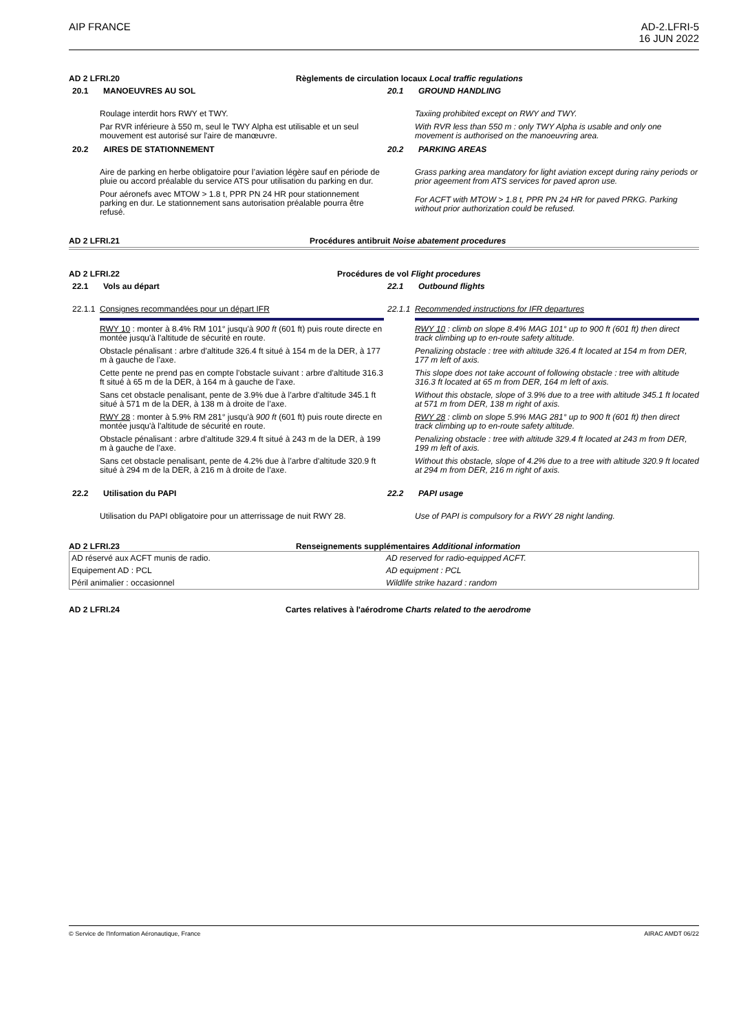AIP FRANCE AD-2.LFRI-5
16 JUN 2022
AD 2 LFRI.20 Règlements de circulation locaux Local traffic regulations
20.1 MANOEUVRES AU SOL
Roulage interdit hors RWY et TWY.
Par RVR inférieure à 550 m, seul le TWY Alpha est utilisable et un seul mouvement est autorisé sur l'aire de manœuvre.
20.2 AIRES DE STATIONNEMENT
Aire de parking en herbe obligatoire pour l’aviation légère sauf en période de pluie ou accord préalable du service ATS pour utilisation du parking en dur.
Pour aéronefs avec MTOW > 1.8 t, PPR PN 24 HR pour stationnement parking en dur. Le stationnement sans autorisation préalable pourra être refusé.
20.1 GROUND HANDLING
Taxiing prohibited except on RWY and TWY.
With RVR less than 550 m : only TWY Alpha is usable and only one movement is authorised on the manoeuvring area.
20.2 PARKING AREAS
Grass parking area mandatory for light aviation except during rainy periods or prior ageement from ATS services for paved apron use.
For ACFT with MTOW > 1.8 t, PPR PN 24 HR for paved PRKG. Parking without prior authorization could be refused.
AD 2 LFRI.21 Procédures antibruit Noise abatement procedures
AD 2 LFRI.22 Procédures de vol Flight procedures
22.1 Vols au départ
22.1.1 Consignes recommandées pour un départ IFR
RWY 10 : monter à 8.4% RM 101° jusqu'à 900 ft (601 ft) puis route directe en montée jusqu'à l'altitude de sécurité en route.
Obstacle pénalisant : arbre d'altitude 326.4 ft situé à 154 m de la DER, à 177 m à gauche de l’axe.
Cette pente ne prend pas en compte l’obstacle suivant : arbre d'altitude 316.3 ft situé à 65 m de la DER, à 164 m à gauche de l’axe.
Sans cet obstacle penalisant, pente de 3.9% due à l’arbre d'altitude 345.1 ft situé à 571 m de la DER, à 138 m à droite de l’axe.
RWY 28 : monter à 5.9% RM 281° jusqu'à 900 ft (601 ft) puis route directe en montée jusqu'à l'altitude de sécurité en route.
Obstacle pénalisant : arbre d'altitude 329.4 ft situé à 243 m de la DER, à 199 m à gauche de l’axe.
Sans cet obstacle penalisant, pente de 4.2% due à l’arbre d'altitude 320.9 ft situé à 294 m de la DER, à 216 m à droite de l’axe.
22.2 Utilisation du PAPI
Utilisation du PAPI obligatoire pour un atterrissage de nuit RWY 28.
22.1 Outbound flights
22.1.1 Recommended instructions for IFR departures
RWY 10 : climb on slope 8.4% MAG 101° up to 900 ft (601 ft) then direct track climbing up to en-route safety altitude.
Penalizing obstacle : tree with altitude 326.4 ft located at 154 m from DER, 177 m left of axis.
This slope does not take account of following obstacle : tree with altitude 316.3 ft located at 65 m from DER, 164 m left of axis.
Without this obstacle, slope of 3.9% due to a tree with altitude 345.1 ft located at 571 m from DER, 138 m right of axis.
RWY 28 : climb on slope 5.9% MAG 281° up to 900 ft (601 ft) then direct track climbing up to en-route safety altitude.
Penalizing obstacle : tree with altitude 329.4 ft located at 243 m from DER, 199 m left of axis.
Without this obstacle, slope of 4.2% due to a tree with altitude 320.9 ft located at 294 m from DER, 216 m right of axis.
22.2 PAPI usage
Use of PAPI is compulsory for a RWY 28 night landing.
AD 2 LFRI.23 Renseignements supplémentaires Additional information
| AD réservé aux ACFT munis de radio. | AD reserved for radio-equipped ACFT. |
| Equipement AD : PCL | AD equipment : PCL |
| Péril animalier : occasionnel | Wildlife strike hazard : random |
AD 2 LFRI.24 Cartes relatives à l'aérodrome Charts related to the aerodrome
© Service de l'Information Aéronautique, France
AIRAC AMDT 06/22